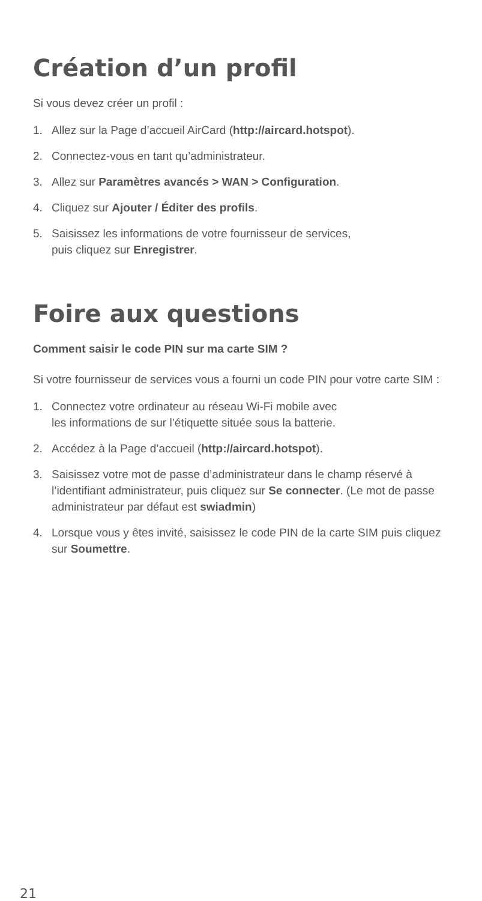Création d’un profil
Si vous devez créer un profil :
1. Allez sur la Page d’accueil AirCard (http://aircard.hotspot).
2. Connectez-vous en tant qu’administrateur.
3. Allez sur Paramètres avancés > WAN > Configuration.
4. Cliquez sur Ajouter / Éditer des profils.
5. Saisissez les informations de votre fournisseur de services,
puis cliquez sur Enregistrer.
Foire aux questions
Comment saisir le code PIN sur ma carte SIM ?
Si votre fournisseur de services vous a fourni un code PIN pour votre carte SIM :
1. Connectez votre ordinateur au réseau Wi-Fi mobile avec
les informations de sur l’étiquette située sous la batterie.
2. Accédez à la Page d’accueil (http://aircard.hotspot).
3. Saisissez votre mot de passe d’administrateur dans le champ réservé à l’identifiant administrateur, puis cliquez sur Se connecter. (Le mot de passe administrateur par défaut est swiadmin)
4. Lorsque vous y êtes invité, saisissez le code PIN de la carte SIM puis cliquez sur Soumettre.
21